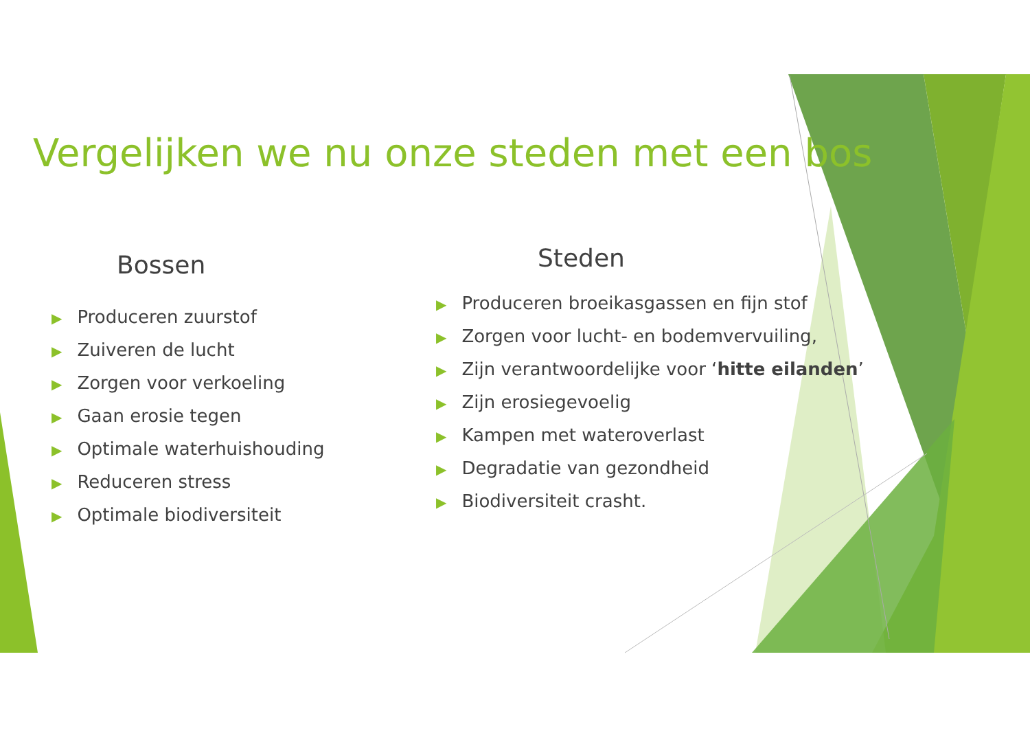Vergelijken we nu onze steden met een bos
Bossen
▶ Produceren zuurstof
▶ Zuiveren de lucht
▶ Zorgen voor verkoeling
▶ Gaan erosie tegen
▶ Optimale waterhuishouding
▶ Reduceren stress
▶ Optimale biodiversiteit
Steden
▶ Produceren broeikasgassen en fijn stof
▶ Zorgen voor lucht- en bodemvervuiling,
▶ Zijn verantwoordelijke voor ‘hitte eilanden’
▶ Zijn erosiegevoelig
▶ Kampen met wateroverlast
▶ Degradatie van gezondheid
▶ Biodiversiteit crasht.